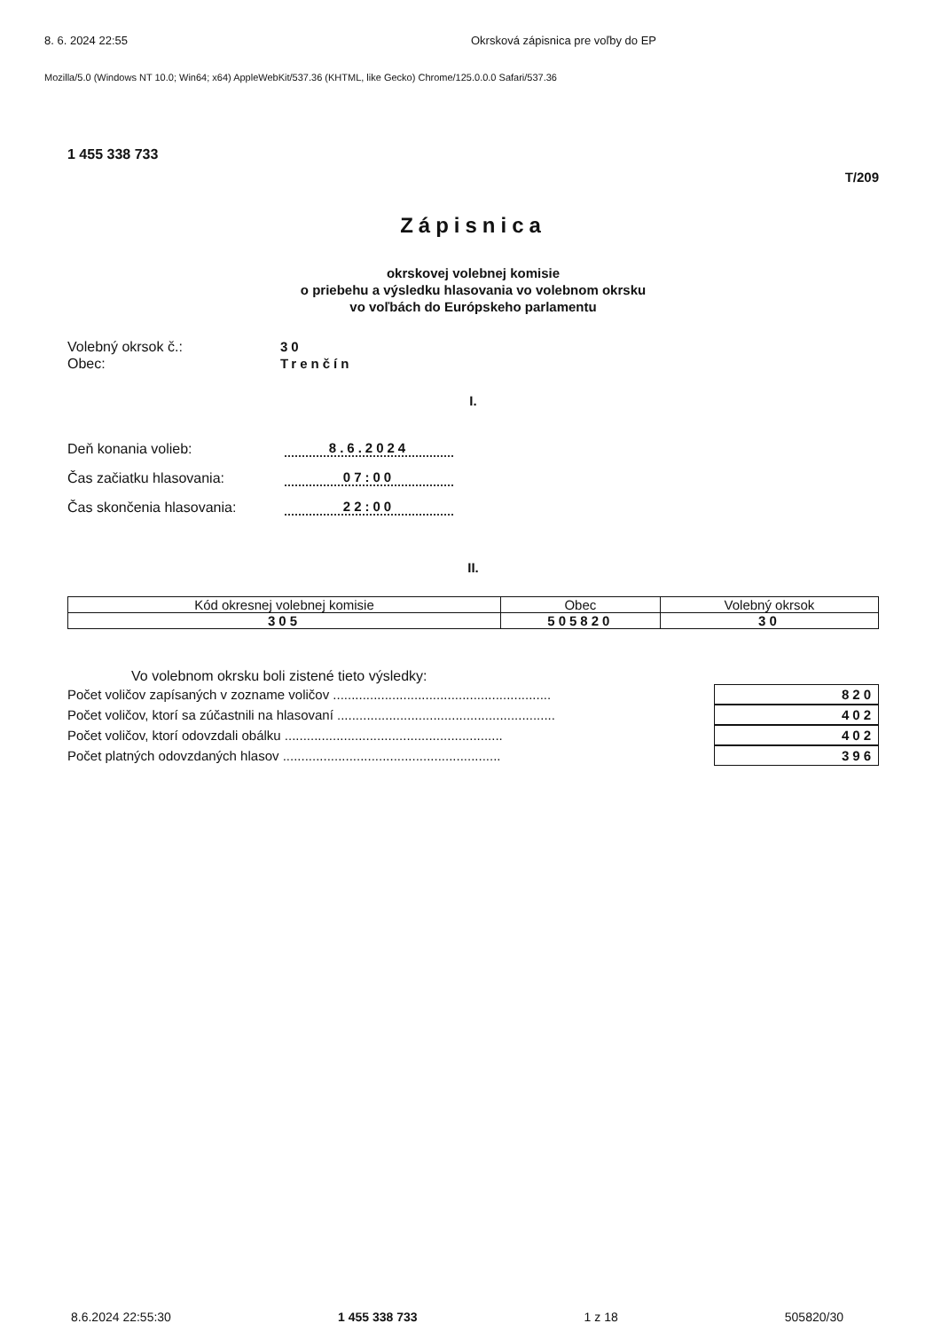8. 6. 2024 22:55 Okrsková zápisnica pre voľby do EP
Mozilla/5.0 (Windows NT 10.0; Win64; x64) AppleWebKit/537.36 (KHTML, like Gecko) Chrome/125.0.0.0 Safari/537.36
1 455 338 733
T/209
Zápisnica
okrskovej volebnej komisie
o priebehu a výsledku hlasovania vo volebnom okrsku
vo voľbách do Európskeho parlamentu
Volebný okrsok č.: 30
Obec: Trenčín
I.
Deň konania volieb: 8.6.2024
Čas začiatku hlasovania: 07:00
Čas skončenia hlasovania: 22:00
II.
| Kód okresnej volebnej komisie | Obec | Volebný okrsok |
| --- | --- | --- |
| 305 | 505820 | 30 |
Vo volebnom okrsku boli zistené tieto výsledky:
Počet voličov zapísaných v zozname voličov ........................................................... 820
Počet voličov, ktorí sa zúčastnili na hlasovaní ........................................................... 402
Počet voličov, ktorí odovzdali obálku ........................................................... 402
Počet platných odovzdaných hlasov ........................................................... 396
8.6.2024 22:55:30 1 455 338 733 1 z 18 505820/30